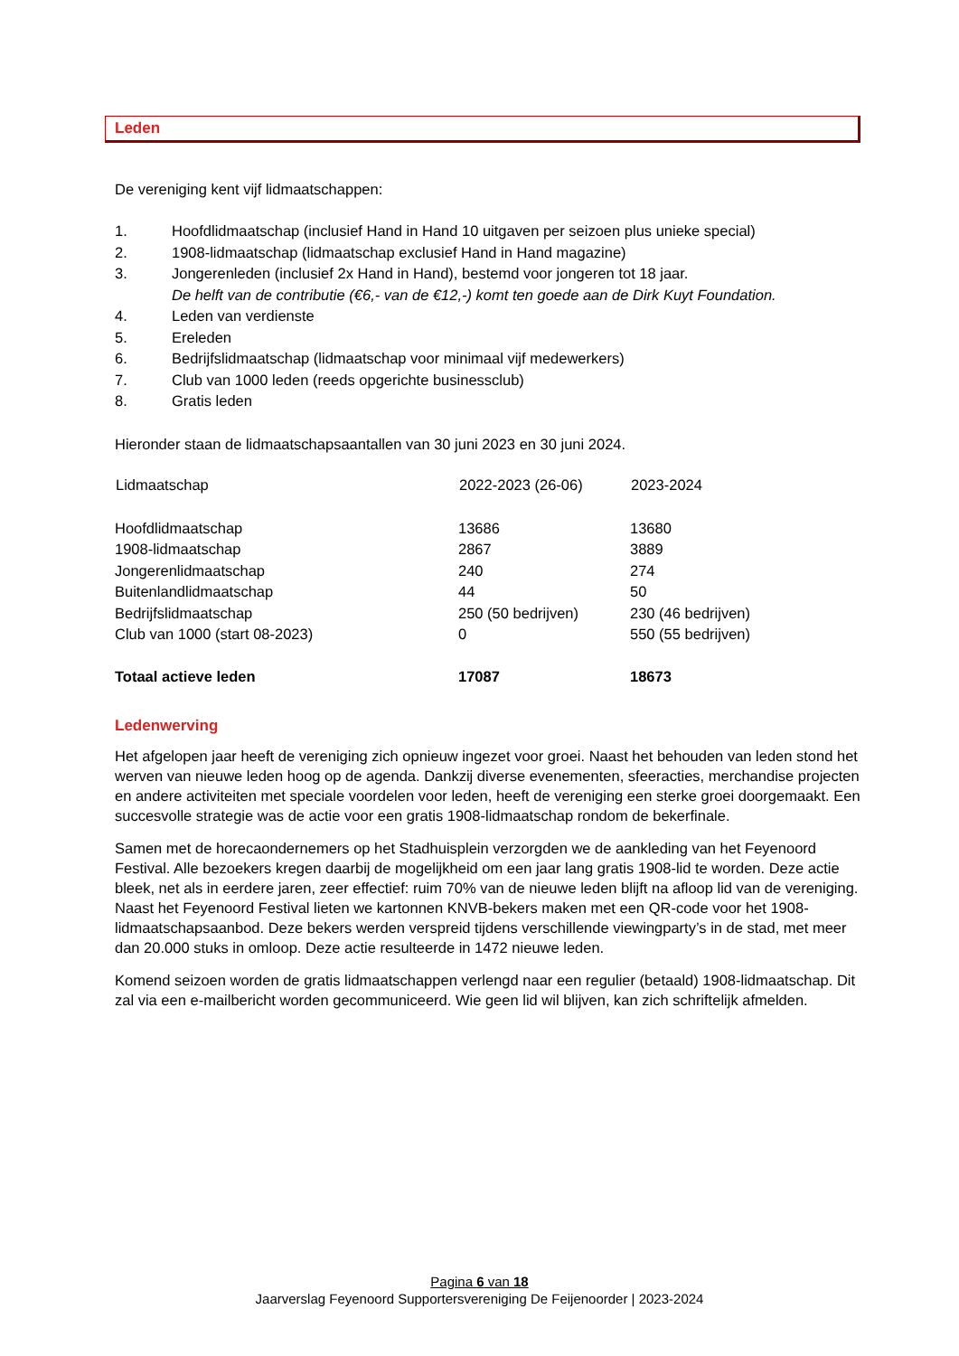Leden
De vereniging kent vijf lidmaatschappen:
1. Hoofdlidmaatschap (inclusief Hand in Hand 10 uitgaven per seizoen plus unieke special)
2. 1908-lidmaatschap (lidmaatschap exclusief Hand in Hand magazine)
3. Jongerenleden (inclusief 2x Hand in Hand), bestemd voor jongeren tot 18 jaar.
De helft van de contributie (€6,- van de €12,-) komt ten goede aan de Dirk Kuyt Foundation.
4. Leden van verdienste
5. Ereleden
6. Bedrijfslidmaatschap (lidmaatschap voor minimaal vijf medewerkers)
7. Club van 1000 leden (reeds opgerichte businessclub)
8. Gratis leden
Hieronder staan de lidmaatschapsaantallen van 30 juni 2023 en 30 juni 2024.
| Lidmaatschap | 2022-2023 (26-06) | 2023-2024 |
| --- | --- | --- |
| Hoofdlidmaatschap | 13686 | 13680 |
| 1908-lidmaatschap | 2867 | 3889 |
| Jongerenlidmaatschap | 240 | 274 |
| Buitenlandlidmaatschap | 44 | 50 |
| Bedrijfslidmaatschap | 250 (50 bedrijven) | 230 (46 bedrijven) |
| Club van 1000 (start 08-2023) | 0 | 550 (55 bedrijven) |
| Totaal actieve leden | 17087 | 18673 |
Ledenwerving
Het afgelopen jaar heeft de vereniging zich opnieuw ingezet voor groei. Naast het behouden van leden stond het werven van nieuwe leden hoog op de agenda. Dankzij diverse evenementen, sfeeracties, merchandise projecten en andere activiteiten met speciale voordelen voor leden, heeft de vereniging een sterke groei doorgemaakt. Een succesvolle strategie was de actie voor een gratis 1908-lidmaatschap rondom de bekerfinale.
Samen met de horecaondernemers op het Stadhuisplein verzorgden we de aankleding van het Feyenoord Festival. Alle bezoekers kregen daarbij de mogelijkheid om een jaar lang gratis 1908-lid te worden. Deze actie bleek, net als in eerdere jaren, zeer effectief: ruim 70% van de nieuwe leden blijft na afloop lid van de vereniging. Naast het Feyenoord Festival lieten we kartonnen KNVB-bekers maken met een QR-code voor het 1908-lidmaatschapsaanbod. Deze bekers werden verspreid tijdens verschillende viewingparty’s in de stad, met meer dan 20.000 stuks in omloop. Deze actie resulteerde in 1472 nieuwe leden.
Komend seizoen worden de gratis lidmaatschappen verlengd naar een regulier (betaald) 1908-lidmaatschap. Dit zal via een e-mailbericht worden gecommuniceerd. Wie geen lid wil blijven, kan zich schriftelijk afmelden.
Pagina 6 van 18
Jaarverslag Feyenoord Supportersvereniging De Feijenoorder | 2023-2024